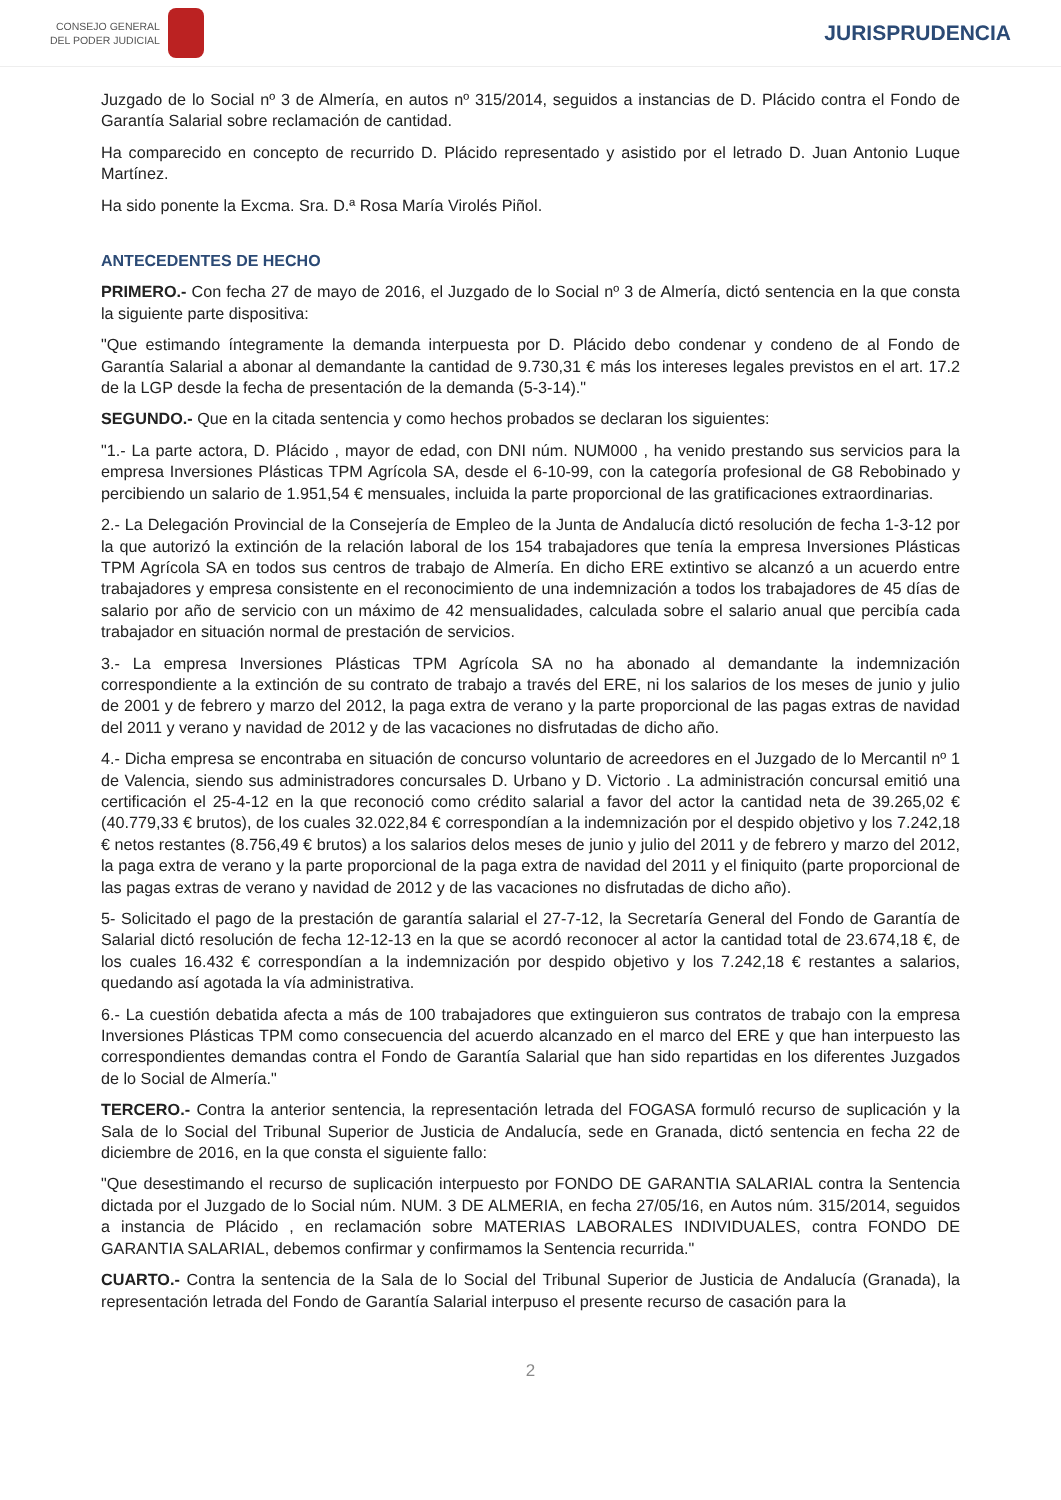CONSEJO GENERAL
DEL PODER JUDICIAL
JURISPRUDENCIA
Juzgado de lo Social nº 3 de Almería, en autos nº 315/2014, seguidos a instancias de D. Plácido contra el Fondo de Garantía Salarial sobre reclamación de cantidad.
Ha comparecido en concepto de recurrido D. Plácido representado y asistido por el letrado D. Juan Antonio Luque Martínez.
Ha sido ponente la Excma. Sra. D.ª Rosa María Virolés Piñol.
ANTECEDENTES DE HECHO
PRIMERO.- Con fecha 27 de mayo de 2016, el Juzgado de lo Social nº 3 de Almería, dictó sentencia en la que consta la siguiente parte dispositiva:
"Que estimando íntegramente la demanda interpuesta por D. Plácido debo condenar y condeno de al Fondo de Garantía Salarial a abonar al demandante la cantidad de 9.730,31 € más los intereses legales previstos en el art. 17.2 de la LGP desde la fecha de presentación de la demanda (5-3-14)."
SEGUNDO.- Que en la citada sentencia y como hechos probados se declaran los siguientes:
"1.- La parte actora, D. Plácido , mayor de edad, con DNI núm. NUM000 , ha venido prestando sus servicios para la empresa Inversiones Plásticas TPM Agrícola SA, desde el 6-10-99, con la categoría profesional de G8 Rebobinado y percibiendo un salario de 1.951,54 € mensuales, incluida la parte proporcional de las gratificaciones extraordinarias.
2.- La Delegación Provincial de la Consejería de Empleo de la Junta de Andalucía dictó resolución de fecha 1-3-12 por la que autorizó la extinción de la relación laboral de los 154 trabajadores que tenía la empresa Inversiones Plásticas TPM Agrícola SA en todos sus centros de trabajo de Almería. En dicho ERE extintivo se alcanzó a un acuerdo entre trabajadores y empresa consistente en el reconocimiento de una indemnización a todos los trabajadores de 45 días de salario por año de servicio con un máximo de 42 mensualidades, calculada sobre el salario anual que percibía cada trabajador en situación normal de prestación de servicios.
3.- La empresa Inversiones Plásticas TPM Agrícola SA no ha abonado al demandante la indemnización correspondiente a la extinción de su contrato de trabajo a través del ERE, ni los salarios de los meses de junio y julio de 2001 y de febrero y marzo del 2012, la paga extra de verano y la parte proporcional de las pagas extras de navidad del 2011 y verano y navidad de 2012 y de las vacaciones no disfrutadas de dicho año.
4.- Dicha empresa se encontraba en situación de concurso voluntario de acreedores en el Juzgado de lo Mercantil nº 1 de Valencia, siendo sus administradores concursales D. Urbano y D. Victorio . La administración concursal emitió una certificación el 25-4-12 en la que reconoció como crédito salarial a favor del actor la cantidad neta de 39.265,02 € (40.779,33 € brutos), de los cuales 32.022,84 € correspondían a la indemnización por el despido objetivo y los 7.242,18 € netos restantes (8.756,49 € brutos) a los salarios delos meses de junio y julio del 2011 y de febrero y marzo del 2012, la paga extra de verano y la parte proporcional de la paga extra de navidad del 2011 y el finiquito (parte proporcional de las pagas extras de verano y navidad de 2012 y de las vacaciones no disfrutadas de dicho año).
5- Solicitado el pago de la prestación de garantía salarial el 27-7-12, la Secretaría General del Fondo de Garantía de Salarial dictó resolución de fecha 12-12-13 en la que se acordó reconocer al actor la cantidad total de 23.674,18 €, de los cuales 16.432 € correspondían a la indemnización por despido objetivo y los 7.242,18 € restantes a salarios, quedando así agotada la vía administrativa.
6.- La cuestión debatida afecta a más de 100 trabajadores que extinguieron sus contratos de trabajo con la empresa Inversiones Plásticas TPM como consecuencia del acuerdo alcanzado en el marco del ERE y que han interpuesto las correspondientes demandas contra el Fondo de Garantía Salarial que han sido repartidas en los diferentes Juzgados de lo Social de Almería."
TERCERO.- Contra la anterior sentencia, la representación letrada del FOGASA formuló recurso de suplicación y la Sala de lo Social del Tribunal Superior de Justicia de Andalucía, sede en Granada, dictó sentencia en fecha 22 de diciembre de 2016, en la que consta el siguiente fallo:
"Que desestimando el recurso de suplicación interpuesto por FONDO DE GARANTIA SALARIAL contra la Sentencia dictada por el Juzgado de lo Social núm. NUM. 3 DE ALMERIA, en fecha 27/05/16, en Autos núm. 315/2014, seguidos a instancia de Plácido , en reclamación sobre MATERIAS LABORALES INDIVIDUALES, contra FONDO DE GARANTIA SALARIAL, debemos confirmar y confirmamos la Sentencia recurrida."
CUARTO.- Contra la sentencia de la Sala de lo Social del Tribunal Superior de Justicia de Andalucía (Granada), la representación letrada del Fondo de Garantía Salarial interpuso el presente recurso de casación para la
2